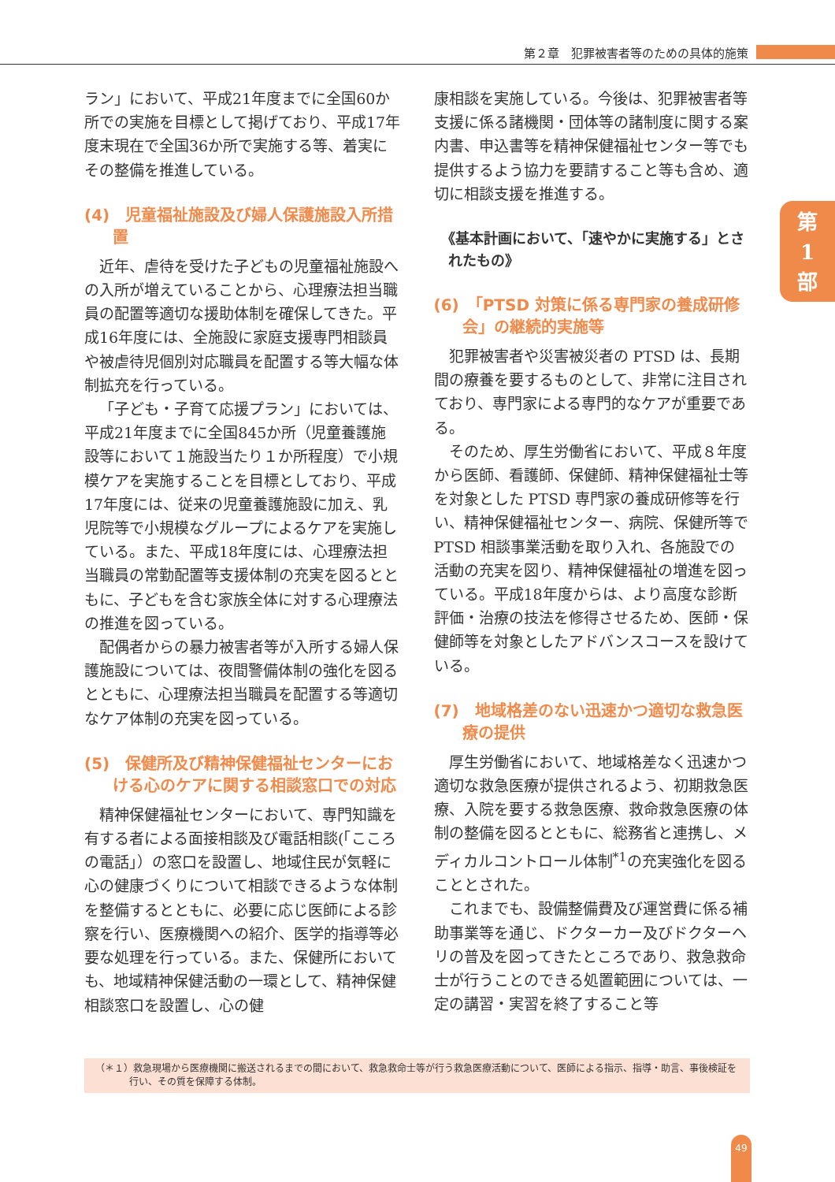第２章　犯罪被害者等のための具体的施策
第
1
部
ラン」において、平成21年度までに全国60か所での実施を目標として掲げており、平成17年度末現在で全国36か所で実施する等、着実にその整備を推進している。
(4)　児童福祉施設及び婦人保護施設入所措置
近年、虐待を受けた子どもの児童福祉施設への入所が増えていることから、心理療法担当職員の配置等適切な援助体制を確保してきた。平成16年度には、全施設に家庭支援専門相談員や被虐待児個別対応職員を配置する等大幅な体制拡充を行っている。
「子ども・子育て応援プラン」においては、平成21年度までに全国845か所（児童養護施設等において１施設当たり１か所程度）で小規模ケアを実施することを目標としており、平成17年度には、従来の児童養護施設に加え、乳児院等で小規模なグループによるケアを実施している。また、平成18年度には、心理療法担当職員の常勤配置等支援体制の充実を図るとともに、子どもを含む家族全体に対する心理療法の推進を図っている。
配偶者からの暴力被害者等が入所する婦人保護施設については、夜間警備体制の強化を図るとともに、心理療法担当職員を配置する等適切なケア体制の充実を図っている。
(5)　保健所及び精神保健福祉センターにおける心のケアに関する相談窓口での対応
精神保健福祉センターにおいて、専門知識を有する者による面接相談及び電話相談(「こころの電話」）の窓口を設置し、地域住民が気軽に心の健康づくりについて相談できるような体制を整備するとともに、必要に応じ医師による診察を行い、医療機関への紹介、医学的指導等必要な処理を行っている。また、保健所においても、地域精神保健活動の一環として、精神保健相談窓口を設置し、心の健
康相談を実施している。今後は、犯罪被害者等支援に係る諸機関・団体等の諸制度に関する案内書、申込書等を精神保健福祉センター等でも提供するよう協力を要請すること等も含め、適切に相談支援を推進する。
《基本計画において、「速やかに実施する」とされたもの》
(6)　「PTSD 対策に係る専門家の養成研修会」の継続的実施等
犯罪被害者や災害被災者の PTSD は、長期間の療養を要するものとして、非常に注目されており、専門家による専門的なケアが重要である。
そのため、厚生労働省において、平成８年度から医師、看護師、保健師、精神保健福祉士等を対象とした PTSD 専門家の養成研修等を行い、精神保健福祉センター、病院、保健所等で PTSD 相談事業活動を取り入れ、各施設での活動の充実を図り、精神保健福祉の増進を図っている。平成18年度からは、より高度な診断評価・治療の技法を修得させるため、医師・保健師等を対象としたアドバンスコースを設けている。
(7)　地域格差のない迅速かつ適切な救急医療の提供
厚生労働省において、地域格差なく迅速かつ適切な救急医療が提供されるよう、初期救急医療、入院を要する救急医療、救命救急医療の体制の整備を図るとともに、総務省と連携し、メディカルコントロール体制<sup>*1</sup>の充実強化を図ることとされた。
これまでも、設備整備費及び運営費に係る補助事業等を通じ、ドクターカー及びドクターヘリの普及を図ってきたところであり、救急救命士が行うことのできる処置範囲については、一定の講習・実習を終了すること等
（＊１）救急現場から医療機関に搬送されるまでの間において、救急救命士等が行う救急医療活動について、医師による指示、指導・助言、事後検証を行い、その質を保障する体制。
49